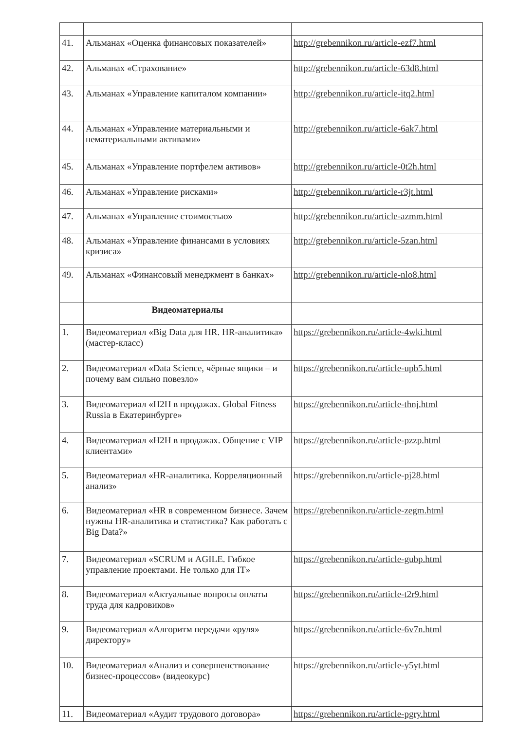| 41. | Альманах «Оценка финансовых показателей» | http://grebennikon.ru/article-ezf7.html |
| 42. | Альманах «Страхование» | http://grebennikon.ru/article-63d8.html |
| 43. | Альманах «Управление капиталом компании» | http://grebennikon.ru/article-itq2.html |
| 44. | Альманах «Управление материальными и нематериальными активами» | http://grebennikon.ru/article-6ak7.html |
| 45. | Альманах «Управление портфелем активов» | http://grebennikon.ru/article-0t2h.html |
| 46. | Альманах «Управление рисками» | http://grebennikon.ru/article-r3jt.html |
| 47. | Альманах «Управление стоимостью» | http://grebennikon.ru/article-azmm.html |
| 48. | Альманах «Управление финансами в условиях кризиса» | http://grebennikon.ru/article-5zan.html |
| 49. | Альманах «Финансовый менеджмент в банках» | http://grebennikon.ru/article-nlo8.html |
| | Видеоматериалы | |
| 1. | Видеоматериал «Big Data для HR. HR-аналитика» (мастер-класс) | https://grebennikon.ru/article-4wki.html |
| 2. | Видеоматериал «Data Science, чёрные ящики – и почему вам сильно повезло» | https://grebennikon.ru/article-upb5.html |
| 3. | Видеоматериал «H2H в продажах. Global Fitness Russia в Екатеринбурге» | https://grebennikon.ru/article-thnj.html |
| 4. | Видеоматериал «H2H в продажах. Общение с VIP клиентами» | https://grebennikon.ru/article-pzzp.html |
| 5. | Видеоматериал «HR-аналитика. Корреляционный анализ» | https://grebennikon.ru/article-pj28.html |
| 6. | Видеоматериал «HR в современном бизнесе. Зачем нужны HR-аналитика и статистика? Как работать с Big Data?» | https://grebennikon.ru/article-zegm.html |
| 7. | Видеоматериал «SCRUM и AGILE. Гибкое управление проектами. Не только для IT» | https://grebennikon.ru/article-gubp.html |
| 8. | Видеоматериал «Актуальные вопросы оплаты труда для кадровиков» | https://grebennikon.ru/article-t2r9.html |
| 9. | Видеоматериал «Алгоритм передачи «руля» директору» | https://grebennikon.ru/article-6v7n.html |
| 10. | Видеоматериал «Анализ и совершенствование бизнес-процессов» (видеокурс) | https://grebennikon.ru/article-y5yt.html |
| 11. | Видеоматериал «Аудит трудового договора» | https://grebennikon.ru/article-pgry.html |